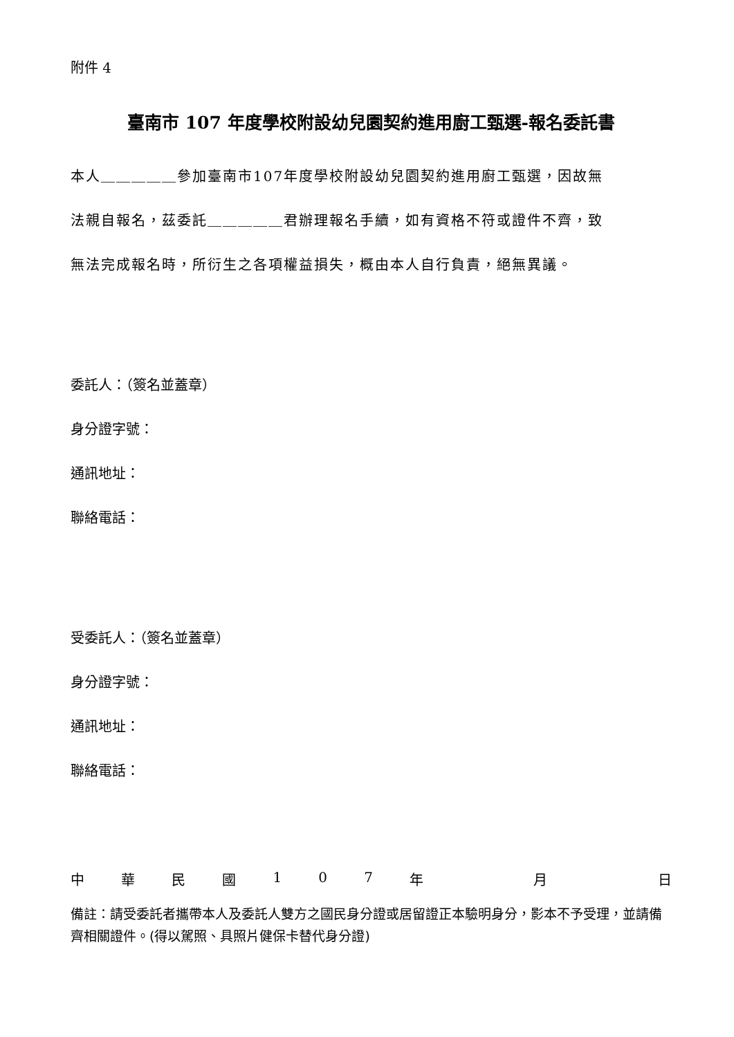附件 4
臺南市 107 年度學校附設幼兒園契約進用廚工甄選-報名委託書
本人＿＿＿＿＿參加臺南市107年度學校附設幼兒園契約進用廚工甄選，因故無
法親自報名，茲委託＿＿＿＿＿君辦理報名手續，如有資格不符或證件不齊，致
無法完成報名時，所衍生之各項權益損失，概由本人自行負責，絕無異議。
委託人：（簽名並蓋章）
身分證字號：
通訊地址：
聯絡電話：
受委託人：（簽名並蓋章）
身分證字號：
通訊地址：
聯絡電話：
中華民國 107 年 月 日
備註：請受委託者攜帶本人及委託人雙方之國民身分證或居留證正本驗明身分，影本不予受理，並請備齊相關證件。(得以駕照、具照片健保卡替代身分證)